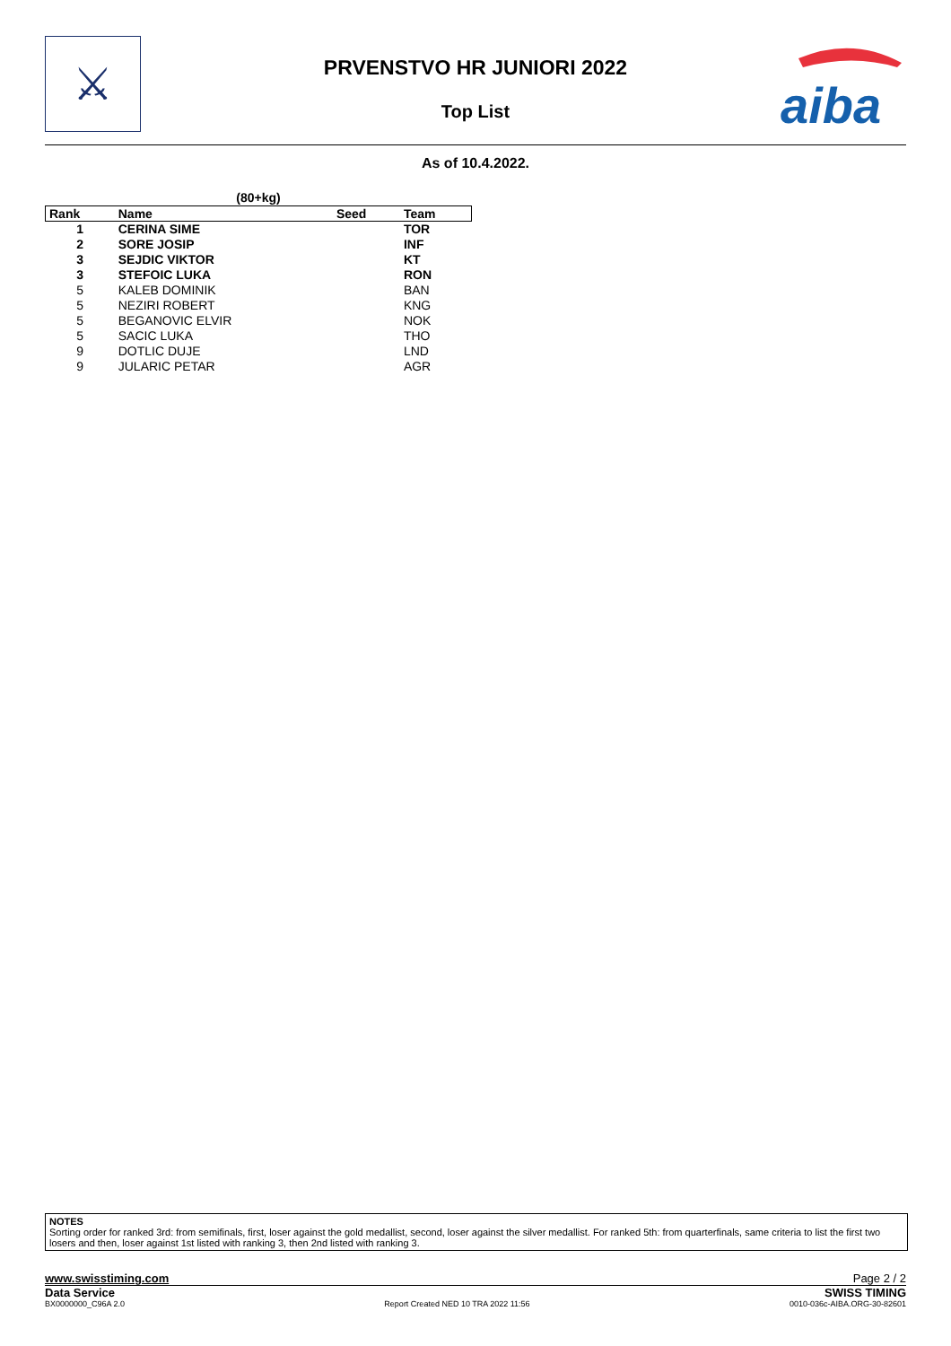⚔
PRVENSTVO HR JUNIORI 2022
Top List
aiba
As of 10.4.2022.
(80+kg)
| Rank | Name | Seed | Team |
| --- | --- | --- | --- |
| 1 | CERINA SIME | | TOR |
| 2 | SORE JOSIP | | INF |
| 3 | SEJDIC VIKTOR | | KT |
| 3 | STEFOIC LUKA | | RON |
| 5 | KALEB DOMINIK | | BAN |
| 5 | NEZIRI ROBERT | | KNG |
| 5 | BEGANOVIC ELVIR | | NOK |
| 5 | SACIC LUKA | | THO |
| 9 | DOTLIC DUJE | | LND |
| 9 | JULARIC PETAR | | AGR |
NOTES
Sorting order for ranked 3rd: from semifinals, first, loser against the gold medallist, second, loser against the silver medallist. For ranked 5th: from quarterfinals, same criteria to list the first two losers and then, loser against 1st listed with ranking 3, then 2nd listed with ranking 3.
www.swisstiming.com Page 2 / 2
Data Service SWISS TIMING
BX0000000_C96A 2.0 Report Created NED 10 TRA 2022 11:56 0010-036c-AIBA.ORG-30-82601